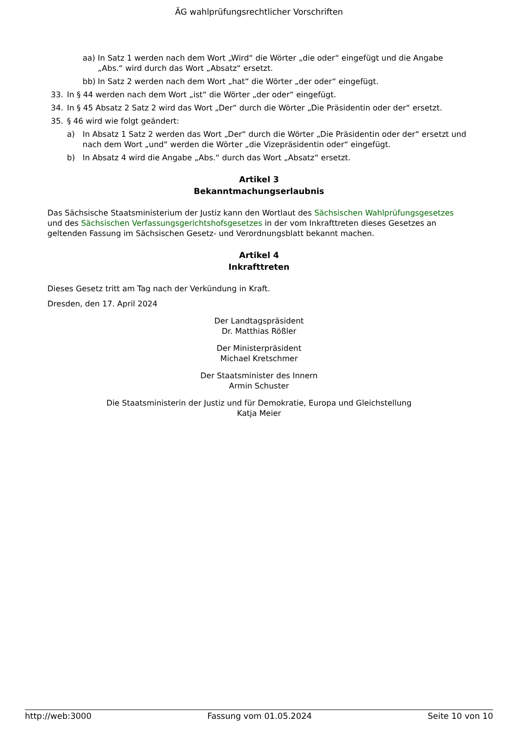ÄG wahlprüfungsrechtlicher Vorschriften
aa) In Satz 1 werden nach dem Wort „Wird“ die Wörter „die oder“ eingefügt und die Angabe „Abs.“ wird durch das Wort „Absatz“ ersetzt.
bb) In Satz 2 werden nach dem Wort „hat“ die Wörter „der oder“ eingefügt.
33. In § 44 werden nach dem Wort „ist“ die Wörter „der oder“ eingefügt.
34. In § 45 Absatz 2 Satz 2 wird das Wort „Der“ durch die Wörter „Die Präsidentin oder der“ ersetzt.
35. § 46 wird wie folgt geändert:
a) In Absatz 1 Satz 2 werden das Wort „Der“ durch die Wörter „Die Präsidentin oder der“ ersetzt und nach dem Wort „und“ werden die Wörter „die Vizepräsidentin oder“ eingefügt.
b) In Absatz 4 wird die Angabe „Abs.“ durch das Wort „Absatz“ ersetzt.
Artikel 3
Bekanntmachungserlaubnis
Das Sächsische Staatsministerium der Justiz kann den Wortlaut des Sächsischen Wahlprüfungsgesetzes und des Sächsischen Verfassungsgerichtshofsgesetzes in der vom Inkrafttreten dieses Gesetzes an geltenden Fassung im Sächsischen Gesetz- und Verordnungsblatt bekannt machen.
Artikel 4
Inkrafttreten
Dieses Gesetz tritt am Tag nach der Verkündung in Kraft.
Dresden, den 17. April 2024
Der Landtagspräsident
Dr. Matthias Rößler
Der Ministerpräsident
Michael Kretschmer
Der Staatsminister des Innern
Armin Schuster
Die Staatsministerin der Justiz und für Demokratie, Europa und Gleichstellung
Katja Meier
http://web:3000 Fassung vom 01.05.2024 Seite 10 von 10